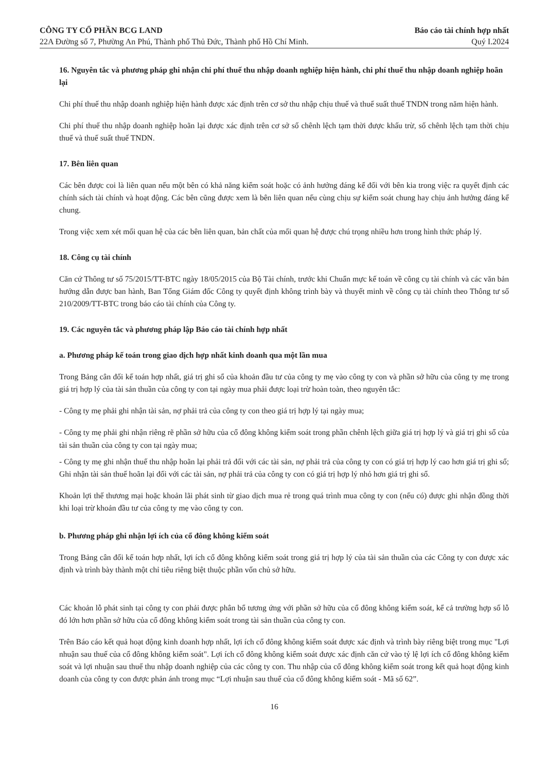CÔNG TY CỔ PHẦN BCG LAND
22A Đường số 7, Phường An Phú, Thành phố Thủ Đức, Thành phố Hồ Chí Minh.
Báo cáo tài chính hợp nhất
Quý I.2024
16. Nguyên tắc và phương pháp ghi nhận chi phí thuế thu nhập doanh nghiệp hiện hành, chi phí thuế thu nhập doanh nghiệp hoãn lại
Chi phí thuế thu nhập doanh nghiệp hiện hành được xác định trên cơ sở thu nhập chịu thuế và thuế suất thuế TNDN trong năm hiện hành.
Chi phí thuế thu nhập doanh nghiệp hoãn lại được xác định trên cơ sở số chênh lệch tạm thời được khấu trừ, số chênh lệch tạm thời chịu thuế và thuế suất thuế TNDN.
17. Bên liên quan
Các bên được coi là liên quan nếu một bên có khả năng kiểm soát hoặc có ảnh hưởng đáng kể đối với bên kia trong việc ra quyết định các chính sách tài chính và hoạt động. Các bên cũng được xem là bên liên quan nếu cùng chịu sự kiểm soát chung hay chịu ảnh hưởng đáng kể chung.
Trong việc xem xét mối quan hệ của các bên liên quan, bản chất của mối quan hệ được chú trọng nhiều hơn trong hình thức pháp lý.
18. Công cụ tài chính
Căn cứ Thông tư số 75/2015/TT-BTC ngày 18/05/2015 của Bộ Tài chính, trước khi Chuẩn mực kế toán về công cụ tài chính và các văn bản hướng dẫn được ban hành, Ban Tổng Giám đốc Công ty quyết định không trình bày và thuyết minh về công cụ tài chính theo Thông tư số 210/2009/TT-BTC trong báo cáo tài chính của Công ty.
19. Các nguyên tắc và phương pháp lập Báo cáo tài chính hợp nhất
a. Phương pháp kế toán trong giao dịch hợp nhất kinh doanh qua một lần mua
Trong Bảng cân đối kế toán hợp nhất, giá trị ghi sổ của khoản đầu tư của công ty mẹ vào công ty con và phần sở hữu của công ty mẹ trong giá trị hợp lý của tài sản thuần của công ty con tại ngày mua phải được loại trừ hoàn toàn, theo nguyên tắc:
- Công ty mẹ phải ghi nhận tài sản, nợ phải trả của công ty con theo giá trị hợp lý tại ngày mua;
- Công ty mẹ phải ghi nhận riêng rẽ phần sở hữu của cổ đông không kiểm soát trong phần chênh lệch giữa giá trị hợp lý và giá trị ghi sổ của tài sản thuần của công ty con tại ngày mua;
- Công ty mẹ ghi nhận thuế thu nhập hoãn lại phải trả đối với các tài sản, nợ phải trả của công ty con có giá trị hợp lý cao hơn giá trị ghi sổ; Ghi nhận tài sản thuế hoãn lại đối với các tài sản, nợ phải trả của công ty con có giá trị hợp lý nhỏ hơn giá trị ghi sổ.
Khoản lợi thế thương mại hoặc khoản lãi phát sinh từ giao dịch mua rẻ trong quá trình mua công ty con (nếu có) được ghi nhận đồng thời khi loại trừ khoản đầu tư của công ty mẹ vào công ty con.
b. Phương pháp ghi nhận lợi ích của cổ đông không kiểm soát
Trong Bảng cân đối kế toán hợp nhất, lợi ích cổ đông không kiểm soát trong giá trị hợp lý của tài sản thuần của các Công ty con được xác định và trình bày thành một chỉ tiêu riêng biệt thuộc phần vốn chủ sở hữu.
Các khoản lỗ phát sinh tại công ty con phải được phân bổ tương ứng với phần sở hữu của cổ đông không kiểm soát, kể cả trường hợp số lỗ đó lớn hơn phần sở hữu của cổ đông không kiểm soát trong tài sản thuần của công ty con.
Trên Báo cáo kết quả hoạt động kinh doanh hợp nhất, lợi ích cổ đông không kiểm soát được xác định và trình bày riêng biệt trong mục "Lợi nhuận sau thuế của cổ đông không kiểm soát". Lợi ích cổ đông không kiểm soát được xác định căn cứ vào tỷ lệ lợi ích cổ đông không kiểm soát và lợi nhuận sau thuế thu nhập doanh nghiệp của các công ty con. Thu nhập của cổ đông không kiểm soát trong kết quả hoạt động kinh doanh của công ty con được phản ánh trong mục “Lợi nhuận sau thuế của cổ đông không kiểm soát - Mã số 62”.
16